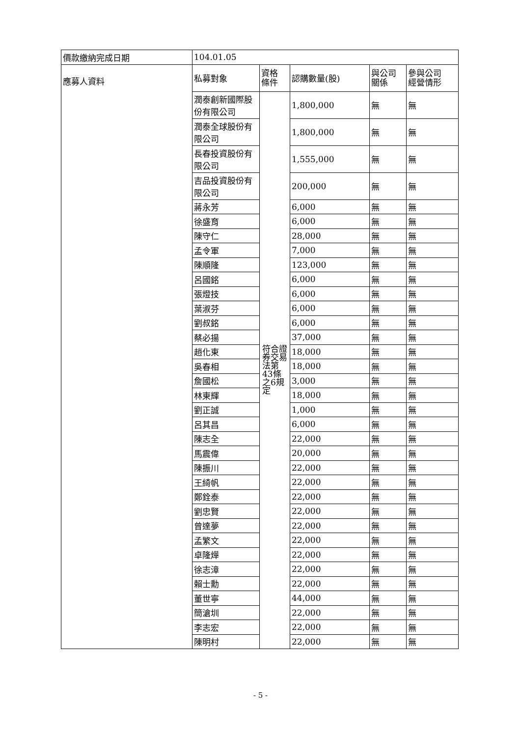| 價款繳納完成日期 | 104.01.05 | | | | |
| 應募人資料 | 私募對象 | 資格 條件 | 認購數量(股) | 與公司 關係 | 參與公司 經營情形 |
| | 潤泰創新國際股份有限公司 | 符合證券交易法第43條之6規定 | 1,800,000 | 無 | 無 |
| | 潤泰全球股份有限公司 | | 1,800,000 | 無 | 無 |
| | 長春投資股份有限公司 | | 1,555,000 | 無 | 無 |
| | 吉品投資股份有限公司 | | 200,000 | 無 | 無 |
| | 蔣永芳 | | 6,000 | 無 | 無 |
| | 徐盛育 | | 6,000 | 無 | 無 |
| | 陳守仁 | | 28,000 | 無 | 無 |
| | 孟令軍 | | 7,000 | 無 | 無 |
| | 陳順隆 | | 123,000 | 無 | 無 |
| | 呂國銘 | | 6,000 | 無 | 無 |
| | 張燈技 | | 6,000 | 無 | 無 |
| | 葉淑芬 | | 6,000 | 無 | 無 |
| | 劉叔銘 | | 6,000 | 無 | 無 |
| | 蔡必揚 | | 37,000 | 無 | 無 |
| | 趙化東 | | 18,000 | 無 | 無 |
| | 吳春相 | | 18,000 | 無 | 無 |
| | 詹國松 | | 3,000 | 無 | 無 |
| | 林東輝 | | 18,000 | 無 | 無 |
| | 劉正誠 | | 1,000 | 無 | 無 |
| | 呂其昌 | | 6,000 | 無 | 無 |
| | 陳志全 | | 22,000 | 無 | 無 |
| | 馬震偉 | | 20,000 | 無 | 無 |
| | 陳振川 | | 22,000 | 無 | 無 |
| | 王綺帆 | | 22,000 | 無 | 無 |
| | 鄭銓泰 | | 22,000 | 無 | 無 |
| | 劉忠賢 | | 22,000 | 無 | 無 |
| | 曾達夢 | | 22,000 | 無 | 無 |
| | 孟繁文 | | 22,000 | 無 | 無 |
| | 卓隆燁 | | 22,000 | 無 | 無 |
| | 徐志漳 | | 22,000 | 無 | 無 |
| | 賴士勳 | | 22,000 | 無 | 無 |
| | 董世寧 | | 44,000 | 無 | 無 |
| | 簡滄圳 | | 22,000 | 無 | 無 |
| | 李志宏 | | 22,000 | 無 | 無 |
| | 陳明村 | | 22,000 | 無 | 無 |
- 5 -